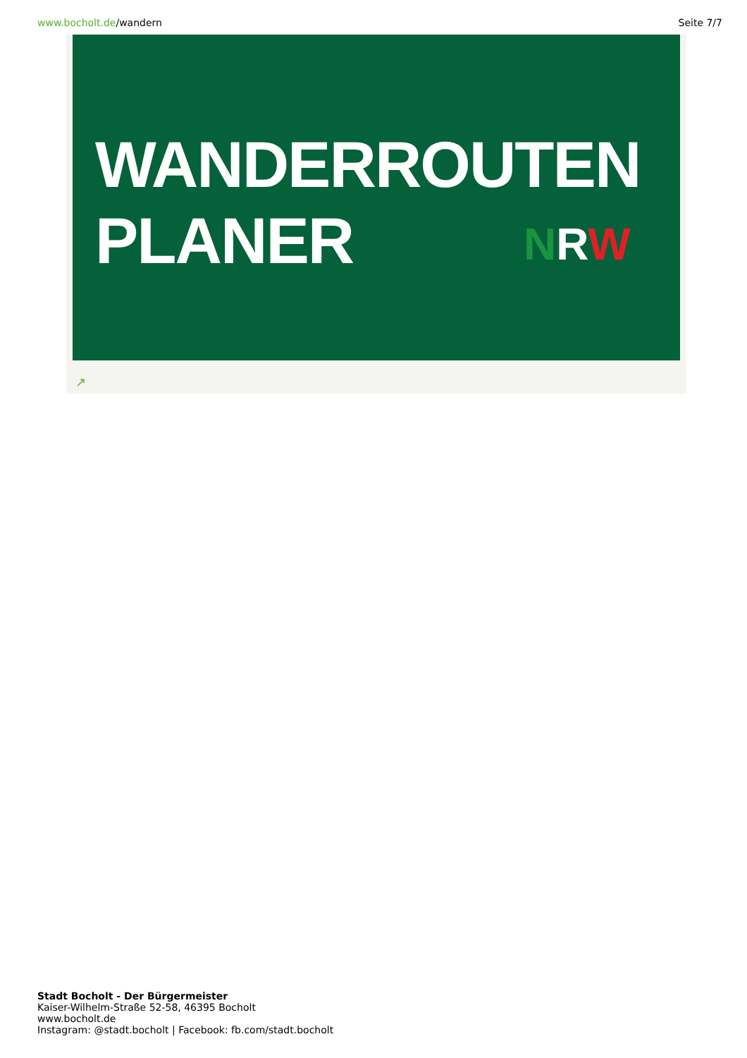www.bocholt.de/wandern Seite 7/7
WANDERROUTEN
PLANER
NRW
↗
Stadt Bocholt - Der Bürgermeister
Kaiser-Wilhelm-Straße 52-58, 46395 Bocholt
www.bocholt.de
Instagram: @stadt.bocholt | Facebook: fb.com/stadt.bocholt